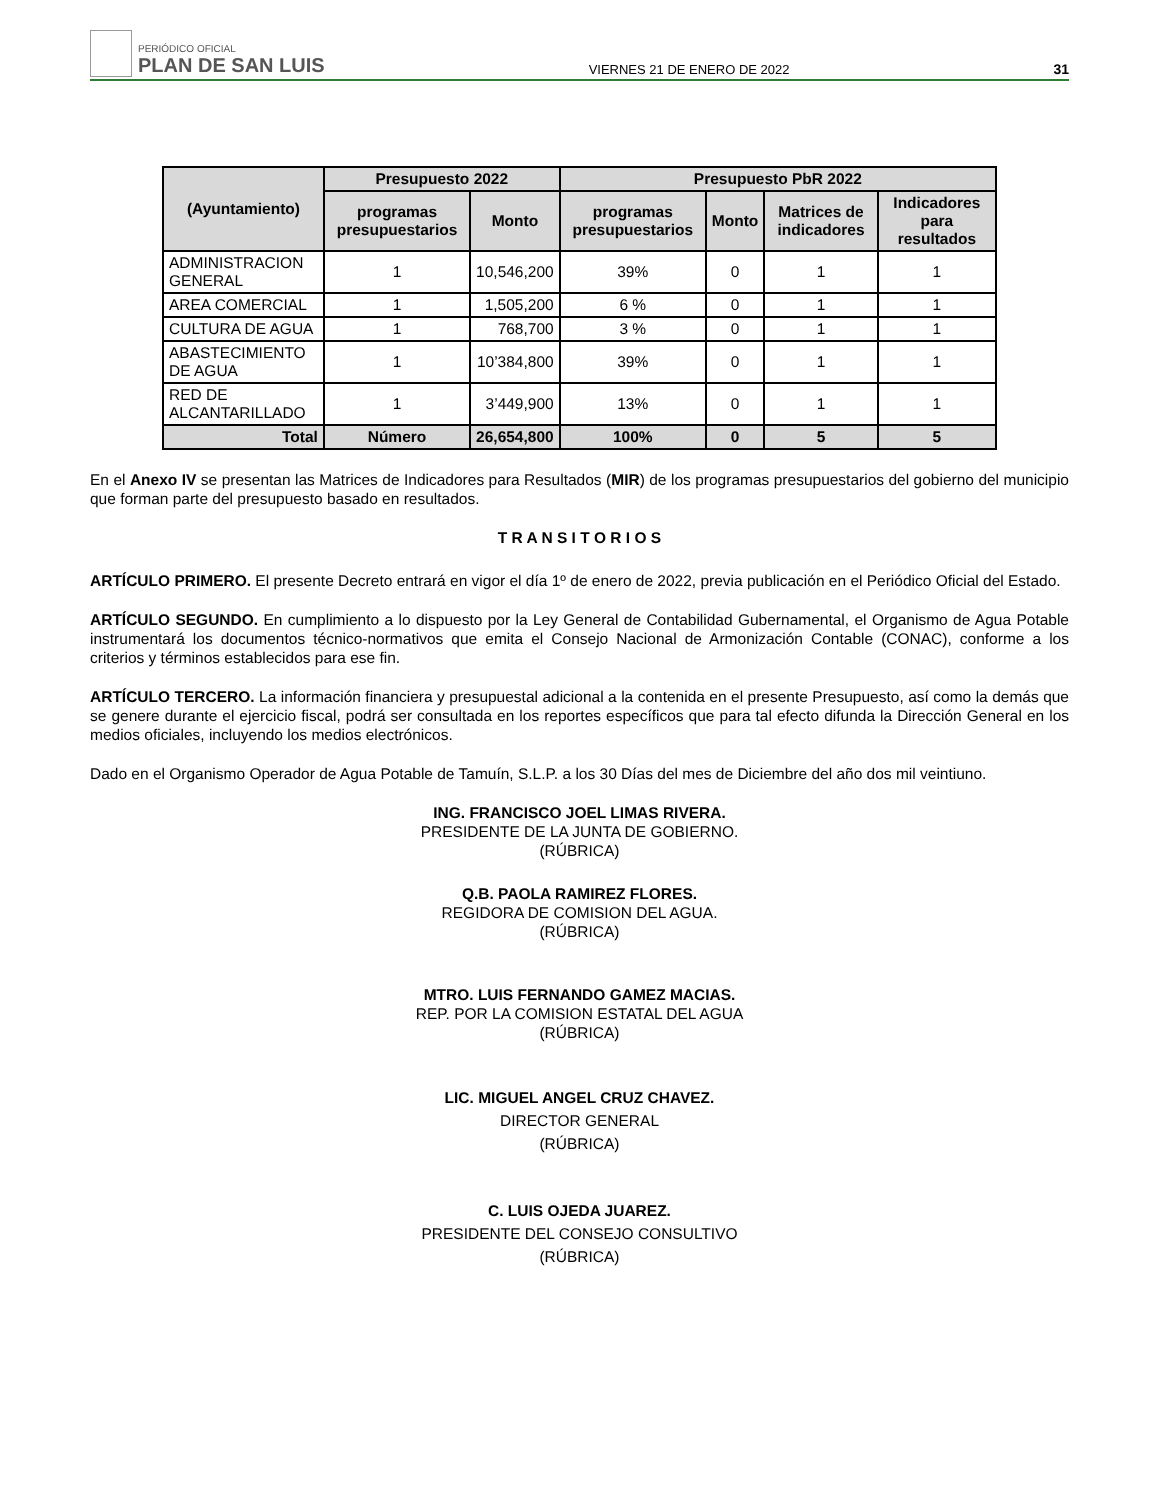PERIÓDICO OFICIAL
PLAN DE SAN LUIS
VIERNES 21 DE ENERO DE 2022
31
| (Ayuntamiento) | Presupuesto 2022 | | Presupuesto PbR 2022 | | | |
| --- | --- | --- | --- | --- | --- | --- |
| | programas presupuestarios | Monto | programas presupuestarios | Monto | Matrices de indicadores | Indicadores para resultados |
| ADMINISTRACION GENERAL | 1 | 10,546,200 | 39% | 0 | 1 | 1 |
| AREA COMERCIAL | 1 | 1,505,200 | 6 % | 0 | 1 | 1 |
| CULTURA DE AGUA | 1 | 768,700 | 3 % | 0 | 1 | 1 |
| ABASTECIMIENTO DE AGUA | 1 | 10’384,800 | 39% | 0 | 1 | 1 |
| RED DE ALCANTARILLADO | 1 | 3’449,900 | 13% | 0 | 1 | 1 |
| Total | Número | 26,654,800 | 100% | 0 | 5 | 5 |
En el Anexo IV se presentan las Matrices de Indicadores para Resultados (MIR) de los programas presupuestarios del gobierno del municipio que forman parte del presupuesto basado en resultados.
T R A N S I T O R I O S
ARTÍCULO PRIMERO. El presente Decreto entrará en vigor el día 1º de enero de 2022, previa publicación en el Periódico Oficial del Estado.
ARTÍCULO SEGUNDO. En cumplimiento a lo dispuesto por la Ley General de Contabilidad Gubernamental, el Organismo de Agua Potable instrumentará los documentos técnico-normativos que emita el Consejo Nacional de Armonización Contable (CONAC), conforme a los criterios y términos establecidos para ese fin.
ARTÍCULO TERCERO. La información financiera y presupuestal adicional a la contenida en el presente Presupuesto, así como la demás que se genere durante el ejercicio fiscal, podrá ser consultada en los reportes específicos que para tal efecto difunda la Dirección General en los medios oficiales, incluyendo los medios electrónicos.
Dado en el Organismo Operador de Agua Potable de Tamuín, S.L.P. a los 30 Días del mes de Diciembre del año dos mil veintiuno.
ING. FRANCISCO JOEL LIMAS RIVERA.
PRESIDENTE DE LA JUNTA DE GOBIERNO.
(RÚBRICA)
Q.B. PAOLA RAMIREZ FLORES.
REGIDORA DE COMISION DEL AGUA.
(RÚBRICA)
MTRO. LUIS FERNANDO GAMEZ MACIAS.
REP. POR LA COMISION ESTATAL DEL AGUA
(RÚBRICA)
LIC. MIGUEL ANGEL CRUZ CHAVEZ.
DIRECTOR GENERAL
(RÚBRICA)
C. LUIS OJEDA JUAREZ.
PRESIDENTE DEL CONSEJO CONSULTIVO
(RÚBRICA)